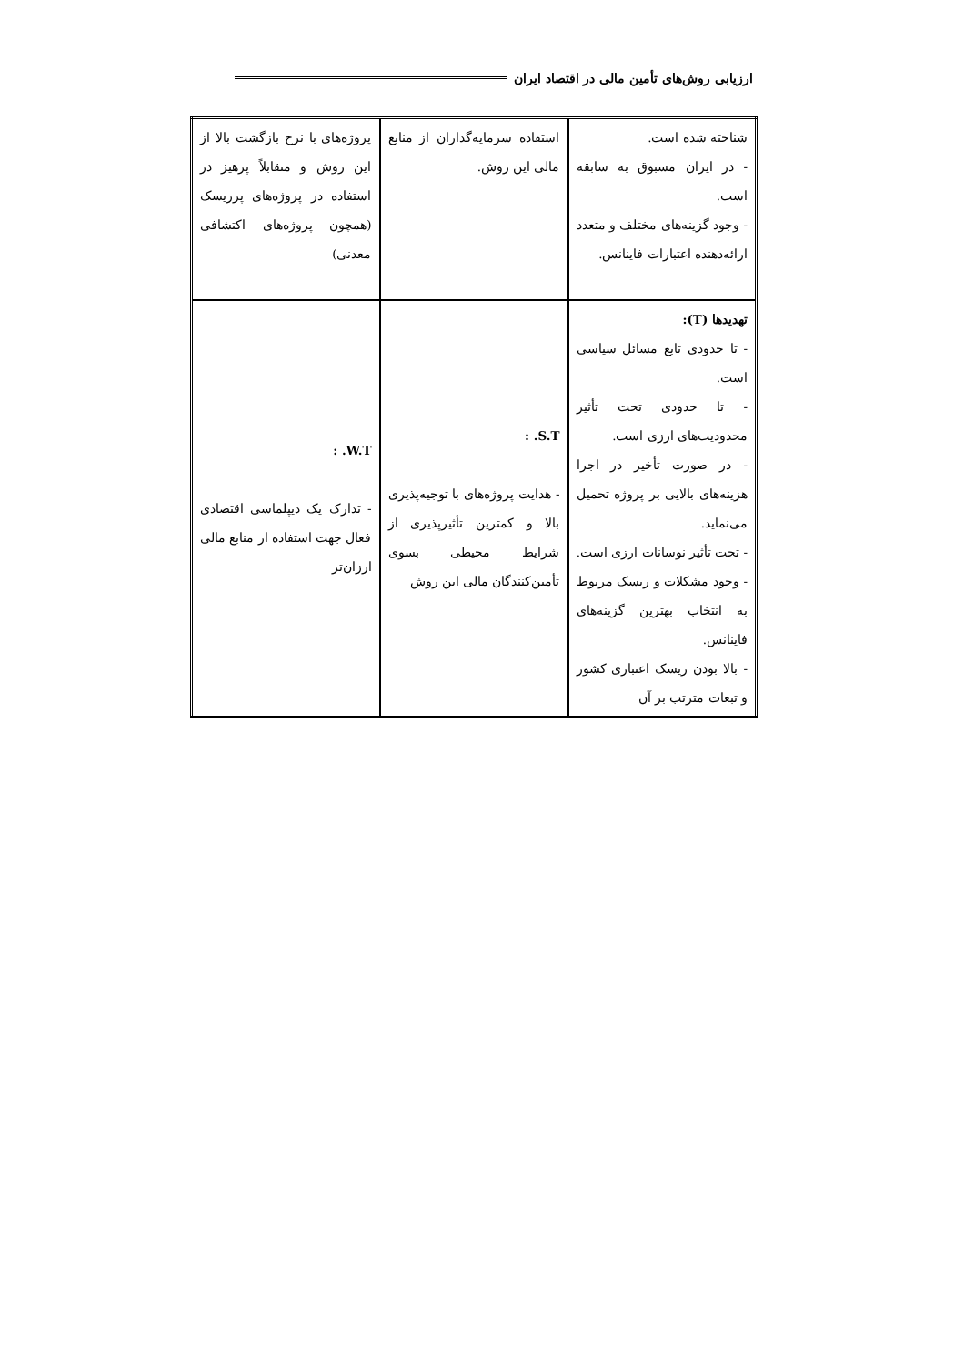ارزیابی روش‌های تأمین مالی در اقتصاد ایران
| شناخته شده است. - در ایران مسبوق به سابقه است. - وجود گزینه‌های مختلف و متعدد ارائه‌دهنده اعتبارات فاینانس. | استفاده سرمایه‌گذاران از منابع مالی این روش. | پروژه‌های با نرخ بازگشت بالا از این روش و متقابلاً پرهیز در استفاده در پروژه‌های پرریسک (همچون پروژه‌های اکتشافی معدنی) |
| تهدیدها (T): - تا حدودی تابع مسائل سیاسی است. - تا حدودی تحت تأثیر محدودیت‌های ارزی است. - در صورت تأخیر در اجرا هزینه‌های بالایی بر پروژه تحمیل می‌نماید. - تحت تأثیر نوسانات ارزی است. - وجود مشکلات و ریسک مربوط به انتخاب بهترین گزینه‌های فاینانس. - بالا بودن ریسک اعتباری کشور و تبعات مترتب بر آن | S.T. : - هدایت پروژه‌های با توجیه‌پذیری بالا و کمترین تأثیرپذیری از شرایط محیطی بسوی تأمین‌کنندگان مالی این روش | W.T. : - تدارک یک دیپلماسی اقتصادی فعال جهت استفاده از منابع مالی ارزان‌تر |